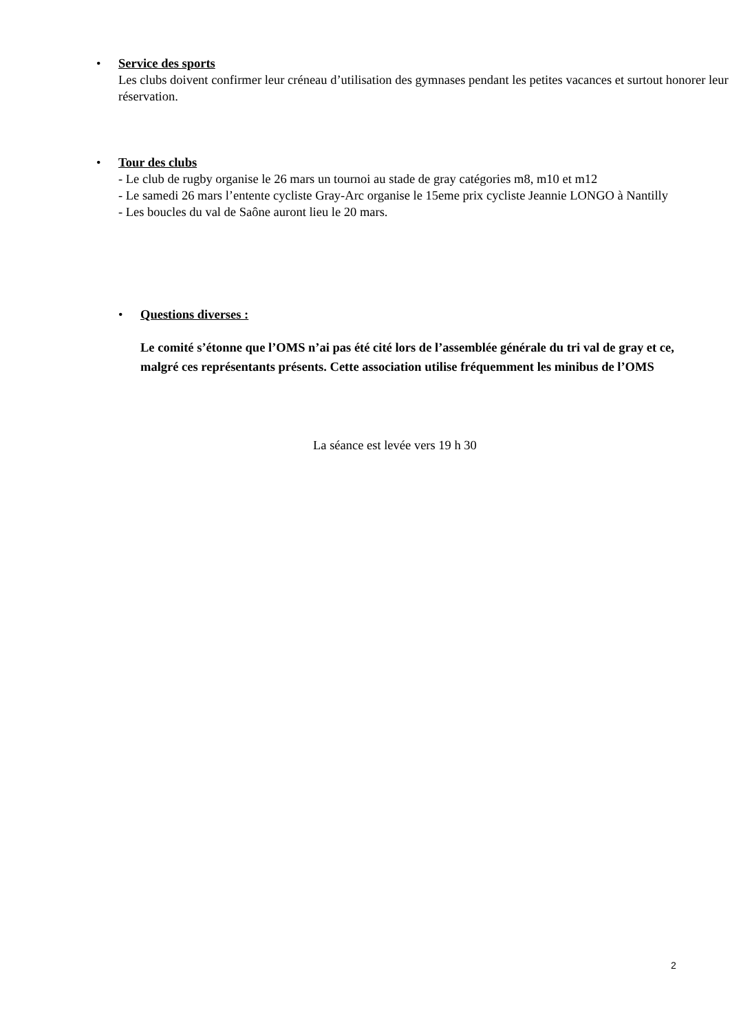•
Service des sports
Les clubs doivent confirmer leur créneau d’utilisation des gymnases pendant les petites vacances et surtout honorer leur réservation.
•
Tour des clubs
- Le club de rugby organise le 26 mars un tournoi au stade de gray catégories m8, m10 et m12
- Le samedi 26 mars l’entente cycliste Gray-Arc organise le 15eme prix cycliste Jeannie LONGO à Nantilly
- Les boucles du val de Saône auront lieu le 20 mars.
•
Questions diverses :
Le comité s’étonne que l’OMS n’ai pas été cité lors de l’assemblée générale du tri val de gray et ce, malgré ces représentants présents. Cette association utilise fréquemment les minibus de l’OMS
La séance est levée vers 19 h 30
2